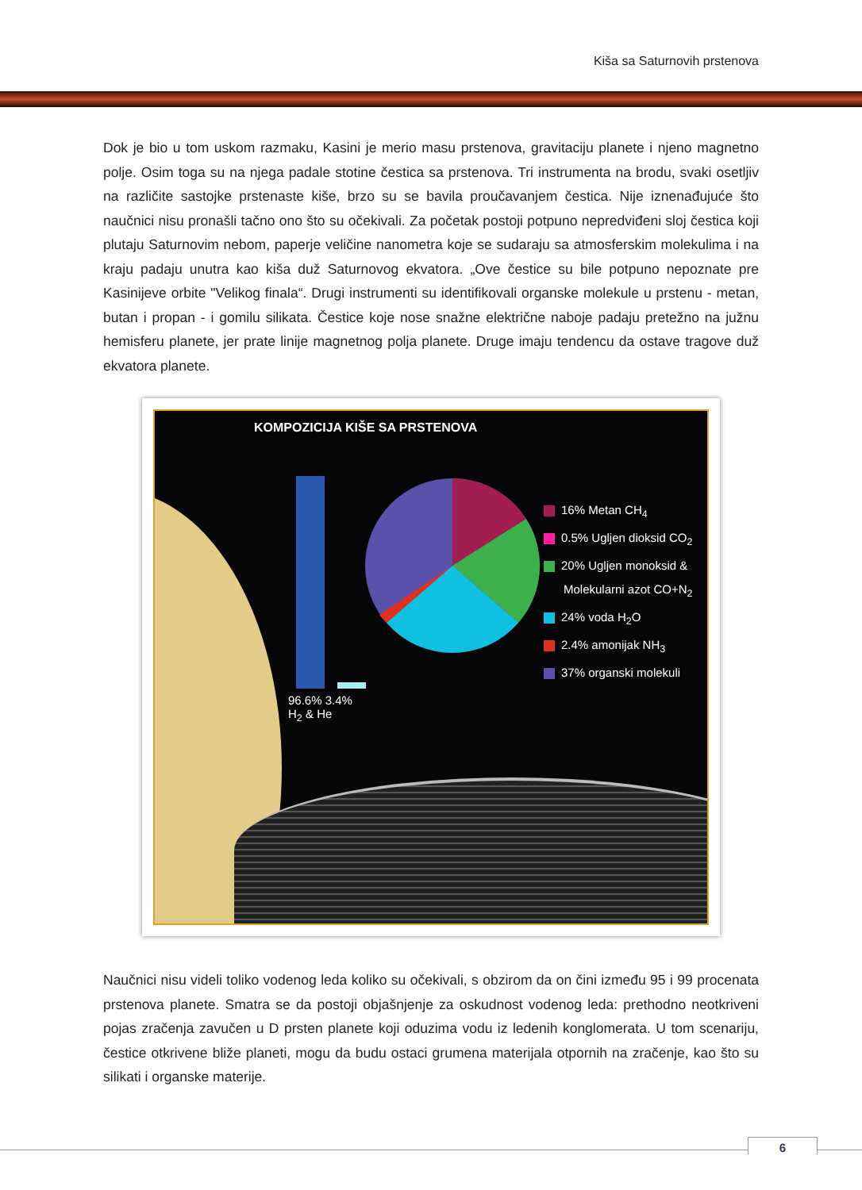Kiša sa Saturnovih prstenova
Dok je bio u tom uskom razmaku, Kasini je merio masu prstenova, gravitaciju planete i njeno magnetno polje. Osim toga su na njega padale stotine čestica sa prstenova. Tri instrumenta na brodu, svaki osetljiv na različite sastojke prstenaste kiše, brzo su se bavila proučavanjem čestica. Nije iznenađujuće što naučnici nisu pronašli tačno ono što su očekivali. Za početak postoji potpuno nepredviđeni sloj čestica koji plutaju Saturnovim nebom, paperje veličine nanometra koje se sudaraju sa atmosferskim molekulima i na kraju padaju unutra kao kiša duž Saturnovog ekvatora. „Ove čestice su bile potpuno nepoznate pre Kasinijeve orbite "Velikog finala“. Drugi instrumenti su identifikovali organske molekule u prstenu - metan, butan i propan - i gomilu silikata. Čestice koje nose snažne električne naboje padaju pretežno na južnu hemisferu planete, jer prate linije magnetnog polja planete. Druge imaju tendencu da ostave tragove duž ekvatora planete.
KOMPOZICIJA KIŠE SA PRSTENOVA
16% Metan CH<sub>4</sub>
0.5% Ugljen dioksid CO<sub>2</sub>
20% Ugljen monoksid &
Molekularni azot CO+N<sub>2</sub>
24% voda H<sub>2</sub>O
2.4% amonijak NH<sub>3</sub>
37% organski molekuli
96.6% 3.4%
H<sub>2</sub> & He
Naučnici nisu videli toliko vodenog leda koliko su očekivali, s obzirom da on čini između 95 i 99 procenata prstenova planete. Smatra se da postoji objašnjenje za oskudnost vodenog leda: prethodno neotkriveni pojas zračenja zavučen u D prsten planete koji oduzima vodu iz ledenih konglomerata. U tom scenariju, čestice otkrivene bliže planeti, mogu da budu ostaci grumena materijala otpornih na zračenje, kao što su silikati i organske materije.
6